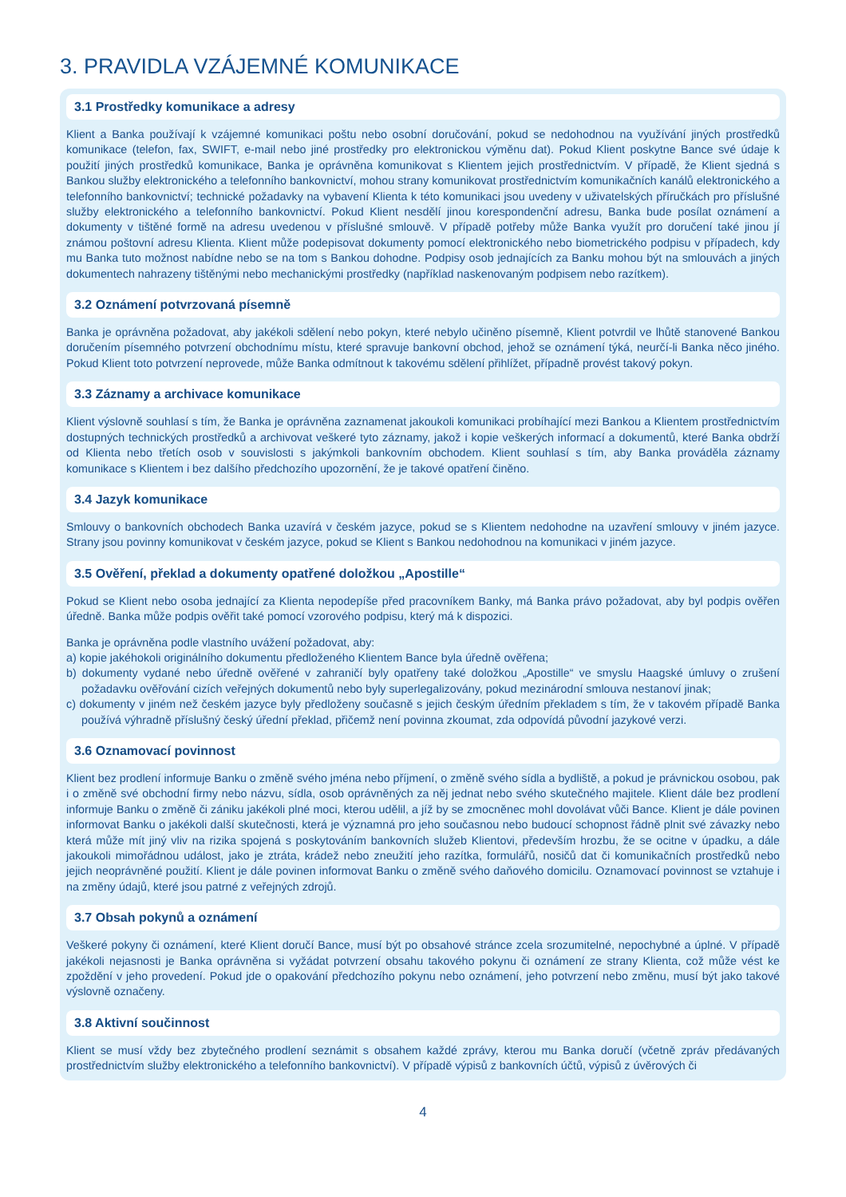3. PRAVIDLA VZÁJEMNÉ KOMUNIKACE
3.1 Prostředky komunikace a adresy
Klient a Banka používají k vzájemné komunikaci poštu nebo osobní doručování, pokud se nedohodnou na využívání jiných prostředků komunikace (telefon, fax, SWIFT, e-mail nebo jiné prostředky pro elektronickou výměnu dat). Pokud Klient poskytne Bance své údaje k použití jiných prostředků komunikace, Banka je oprávněna komunikovat s Klientem jejich prostřednictvím. V případě, že Klient sjedná s Bankou služby elektronického a telefonního bankovnictví, mohou strany komunikovat prostřednictvím komunikačních kanálů elektronického a telefonního bankovnictví; technické požadavky na vybavení Klienta k této komunikaci jsou uvedeny v uživatelských příručkách pro příslušné služby elektronického a telefonního bankovnictví. Pokud Klient nesdělí jinou korespondenční adresu, Banka bude posílat oznámení a dokumenty v tištěné formě na adresu uvedenou v příslušné smlouvě. V případě potřeby může Banka využít pro doručení také jinou jí známou poštovní adresu Klienta. Klient může podepisovat dokumenty pomocí elektronického nebo biometrického podpisu v případech, kdy mu Banka tuto možnost nabídne nebo se na tom s Bankou dohodne. Podpisy osob jednajících za Banku mohou být na smlouvách a jiných dokumentech nahrazeny tištěnými nebo mechanickými prostředky (například naskenovaným podpisem nebo razítkem).
3.2 Oznámení potvrzovaná písemně
Banka je oprávněna požadovat, aby jakékoli sdělení nebo pokyn, které nebylo učiněno písemně, Klient potvrdil ve lhůtě stanovené Bankou doručením písemného potvrzení obchodnímu místu, které spravuje bankovní obchod, jehož se oznámení týká, neurčí-li Banka něco jiného. Pokud Klient toto potvrzení neprovede, může Banka odmítnout k takovému sdělení přihlížet, případně provést takový pokyn.
3.3 Záznamy a archivace komunikace
Klient výslovně souhlasí s tím, že Banka je oprávněna zaznamenat jakoukoli komunikaci probíhající mezi Bankou a Klientem prostřednictvím dostupných technických prostředků a archivovat veškeré tyto záznamy, jakož i kopie veškerých informací a dokumentů, které Banka obdrží od Klienta nebo třetích osob v souvislosti s jakýmkoli bankovním obchodem. Klient souhlasí s tím, aby Banka prováděla záznamy komunikace s Klientem i bez dalšího předchozího upozornění, že je takové opatření činěno.
3.4 Jazyk komunikace
Smlouvy o bankovních obchodech Banka uzavírá v českém jazyce, pokud se s Klientem nedohodne na uzavření smlouvy v jiném jazyce. Strany jsou povinny komunikovat v českém jazyce, pokud se Klient s Bankou nedohodnou na komunikaci v jiném jazyce.
3.5 Ověření, překlad a dokumenty opatřené doložkou „Apostille“
Pokud se Klient nebo osoba jednající za Klienta nepodepíše před pracovníkem Banky, má Banka právo požadovat, aby byl podpis ověřen úředně. Banka může podpis ověřit také pomocí vzorového podpisu, který má k dispozici.
Banka je oprávněna podle vlastního uvážení požadovat, aby:
a) kopie jakéhokoli originálního dokumentu předloženého Klientem Bance byla úředně ověřena;
b) dokumenty vydané nebo úředně ověřené v zahraničí byly opatřeny také doložkou „Apostille“ ve smyslu Haagské úmluvy o zrušení požadavku ověřování cizích veřejných dokumentů nebo byly superlegalizovány, pokud mezinárodní smlouva nestanoví jinak;
c) dokumenty v jiném než českém jazyce byly předloženy současně s jejich českým úředním překladem s tím, že v takovém případě Banka používá výhradně příslušný český úřední překlad, přičemž není povinna zkoumat, zda odpovídá původní jazykové verzi.
3.6 Oznamovací povinnost
Klient bez prodlení informuje Banku o změně svého jména nebo příjmení, o změně svého sídla a bydliště, a pokud je právnickou osobou, pak i o změně své obchodní firmy nebo názvu, sídla, osob oprávněných za něj jednat nebo svého skutečného majitele. Klient dále bez prodlení informuje Banku o změně či zániku jakékoli plné moci, kterou udělil, a jíž by se zmocněnec mohl dovolávat vůči Bance. Klient je dále povinen informovat Banku o jakékoli další skutečnosti, která je významná pro jeho současnou nebo budoucí schopnost řádně plnit své závazky nebo která může mít jiný vliv na rizika spojená s poskytováním bankovních služeb Klientovi, především hrozbu, že se ocitne v úpadku, a dále jakoukoli mimořádnou událost, jako je ztráta, krádež nebo zneužití jeho razítka, formulářů, nosičů dat či komunikačních prostředků nebo jejich neoprávněné použití. Klient je dále povinen informovat Banku o změně svého daňového domicilu. Oznamovací povinnost se vztahuje i na změny údajů, které jsou patrné z veřejných zdrojů.
3.7 Obsah pokynů a oznámení
Veškeré pokyny či oznámení, které Klient doručí Bance, musí být po obsahové stránce zcela srozumitelné, nepochybné a úplné. V případě jakékoli nejasnosti je Banka oprávněna si vyžádat potvrzení obsahu takového pokynu či oznámení ze strany Klienta, což může vést ke zpoždění v jeho provedení. Pokud jde o opakování předchozího pokynu nebo oznámení, jeho potvrzení nebo změnu, musí být jako takové výslovně označeny.
3.8 Aktivní součinnost
Klient se musí vždy bez zbytečného prodlení seznámit s obsahem každé zprávy, kterou mu Banka doručí (včetně zpráv předávaných prostřednictvím služby elektronického a telefonního bankovnictví). V případě výpisů z bankovních účtů, výpisů z úvěrových či
4